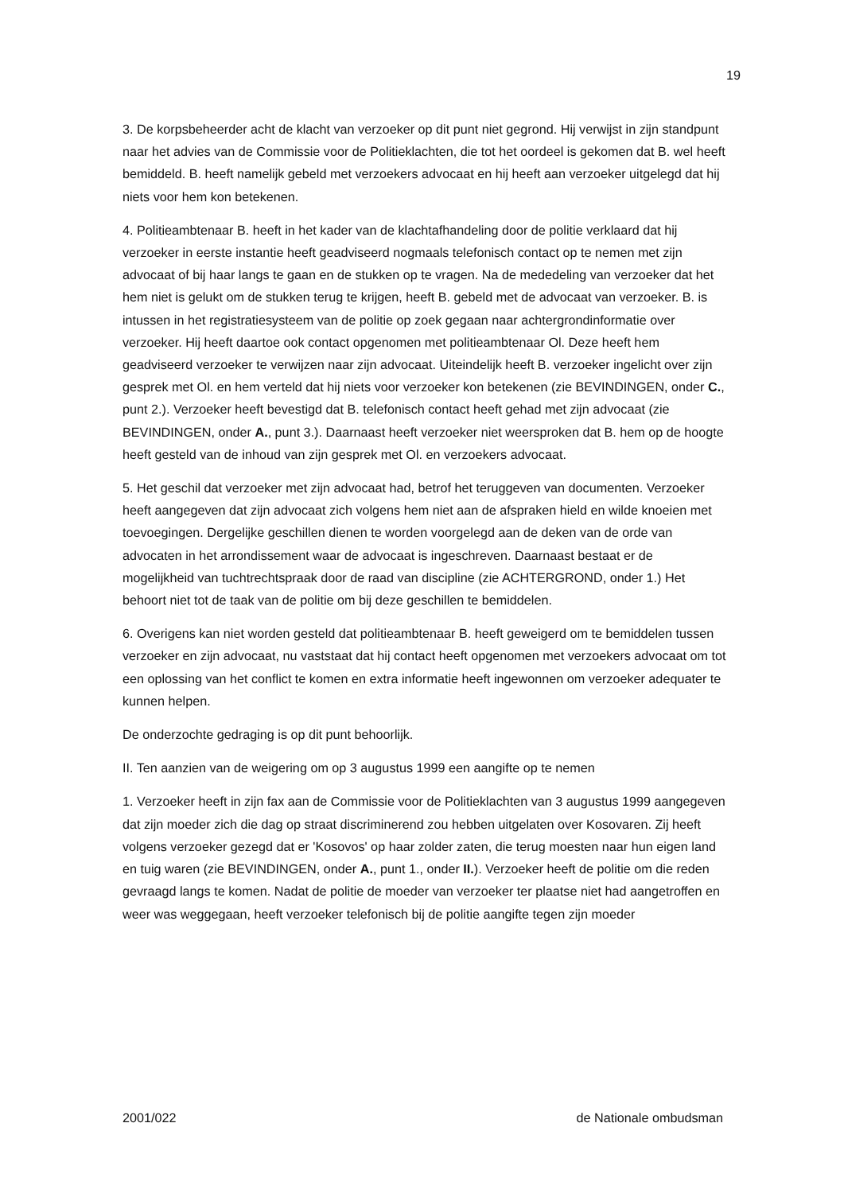19
3. De korpsbeheerder acht de klacht van verzoeker op dit punt niet gegrond. Hij verwijst in zijn standpunt naar het advies van de Commissie voor de Politieklachten, die tot het oordeel is gekomen dat B. wel heeft bemiddeld. B. heeft namelijk gebeld met verzoekers advocaat en hij heeft aan verzoeker uitgelegd dat hij niets voor hem kon betekenen.
4. Politieambtenaar B. heeft in het kader van de klachtafhandeling door de politie verklaard dat hij verzoeker in eerste instantie heeft geadviseerd nogmaals telefonisch contact op te nemen met zijn advocaat of bij haar langs te gaan en de stukken op te vragen. Na de mededeling van verzoeker dat het hem niet is gelukt om de stukken terug te krijgen, heeft B. gebeld met de advocaat van verzoeker. B. is intussen in het registratiesysteem van de politie op zoek gegaan naar achtergrondinformatie over verzoeker. Hij heeft daartoe ook contact opgenomen met politieambtenaar Ol. Deze heeft hem geadviseerd verzoeker te verwijzen naar zijn advocaat. Uiteindelijk heeft B. verzoeker ingelicht over zijn gesprek met Ol. en hem verteld dat hij niets voor verzoeker kon betekenen (zie BEVINDINGEN, onder C., punt 2.). Verzoeker heeft bevestigd dat B. telefonisch contact heeft gehad met zijn advocaat (zie BEVINDINGEN, onder A., punt 3.). Daarnaast heeft verzoeker niet weersproken dat B. hem op de hoogte heeft gesteld van de inhoud van zijn gesprek met Ol. en verzoekers advocaat.
5. Het geschil dat verzoeker met zijn advocaat had, betrof het teruggeven van documenten. Verzoeker heeft aangegeven dat zijn advocaat zich volgens hem niet aan de afspraken hield en wilde knoeien met toevoegingen. Dergelijke geschillen dienen te worden voorgelegd aan de deken van de orde van advocaten in het arrondissement waar de advocaat is ingeschreven. Daarnaast bestaat er de mogelijkheid van tuchtrechtspraak door de raad van discipline (zie ACHTERGROND, onder 1.) Het behoort niet tot de taak van de politie om bij deze geschillen te bemiddelen.
6. Overigens kan niet worden gesteld dat politieambtenaar B. heeft geweigerd om te bemiddelen tussen verzoeker en zijn advocaat, nu vaststaat dat hij contact heeft opgenomen met verzoekers advocaat om tot een oplossing van het conflict te komen en extra informatie heeft ingewonnen om verzoeker adequater te kunnen helpen.
De onderzochte gedraging is op dit punt behoorlijk.
II. Ten aanzien van de weigering om op 3 augustus 1999 een aangifte op te nemen
1. Verzoeker heeft in zijn fax aan de Commissie voor de Politieklachten van 3 augustus 1999 aangegeven dat zijn moeder zich die dag op straat discriminerend zou hebben uitgelaten over Kosovaren. Zij heeft volgens verzoeker gezegd dat er 'Kosovos' op haar zolder zaten, die terug moesten naar hun eigen land en tuig waren (zie BEVINDINGEN, onder A., punt 1., onder II.). Verzoeker heeft de politie om die reden gevraagd langs te komen. Nadat de politie de moeder van verzoeker ter plaatse niet had aangetroffen en weer was weggegaan, heeft verzoeker telefonisch bij de politie aangifte tegen zijn moeder
2001/022 de Nationale ombudsman